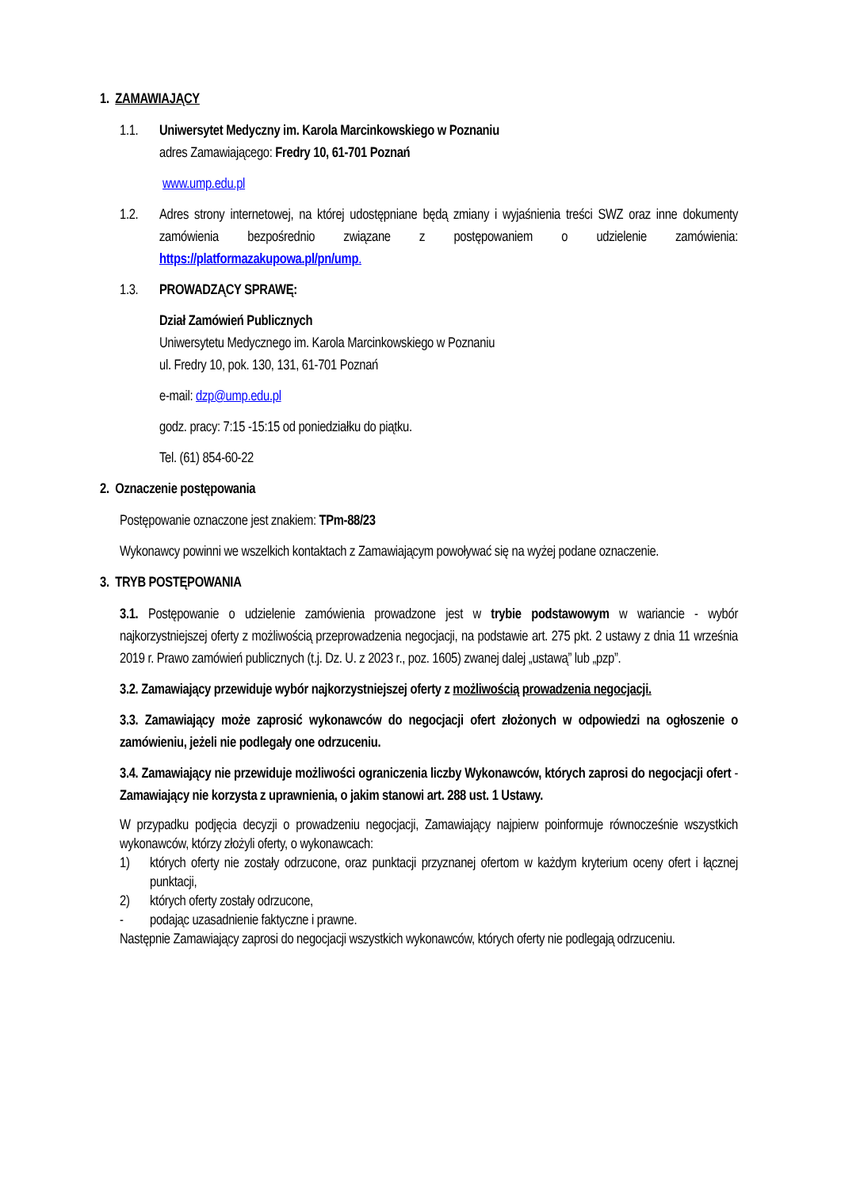1. ZAMAWIAJĄCY
1.1. Uniwersytet Medyczny im. Karola Marcinkowskiego w Poznaniu
adres Zamawiającego: Fredry 10, 61-701 Poznań
www.ump.edu.pl
1.2. Adres strony internetowej, na której udostępniane będą zmiany i wyjaśnienia treści SWZ oraz inne dokumenty zamówienia bezpośrednio związane z postępowaniem o udzielenie zamówienia: https://platformazakupowa.pl/pn/ump.
1.3. PROWADZĄCY SPRAWĘ:
Dział Zamówień Publicznych
Uniwersytetu Medycznego im. Karola Marcinkowskiego w Poznaniu
ul. Fredry 10, pok. 130, 131, 61-701 Poznań
e-mail: dzp@ump.edu.pl
godz. pracy: 7:15 -15:15 od poniedziałku do piątku.
Tel. (61) 854-60-22
2. Oznaczenie postępowania
Postępowanie oznaczone jest znakiem: TPm-88/23
Wykonawcy powinni we wszelkich kontaktach z Zamawiającym powoływać się na wyżej podane oznaczenie.
3. TRYB POSTĘPOWANIA
3.1. Postępowanie o udzielenie zamówienia prowadzone jest w trybie podstawowym w wariancie - wybór najkorzystniejszej oferty z możliwością przeprowadzenia negocjacji, na podstawie art. 275 pkt. 2 ustawy z dnia 11 września 2019 r. Prawo zamówień publicznych (t.j. Dz. U. z 2023 r., poz. 1605) zwanej dalej „ustawą” lub „pzp”.
3.2. Zamawiający przewiduje wybór najkorzystniejszej oferty z możliwością prowadzenia negocjacji.
3.3. Zamawiający może zaprosić wykonawców do negocjacji ofert złożonych w odpowiedzi na ogłoszenie o zamówieniu, jeżeli nie podlegały one odrzuceniu.
3.4. Zamawiający nie przewiduje możliwości ograniczenia liczby Wykonawców, których zaprosi do negocjacji ofert - Zamawiający nie korzysta z uprawnienia, o jakim stanowi art. 288 ust. 1 Ustawy.
W przypadku podjęcia decyzji o prowadzeniu negocjacji, Zamawiający najpierw poinformuje równocześnie wszystkich wykonawców, którzy złożyli oferty, o wykonawcach:
1) których oferty nie zostały odrzucone, oraz punktacji przyznanej ofertom w każdym kryterium oceny ofert i łącznej punktacji,
2) których oferty zostały odrzucone,
- podając uzasadnienie faktyczne i prawne.
Następnie Zamawiający zaprosi do negocjacji wszystkich wykonawców, których oferty nie podlegają odrzuceniu.